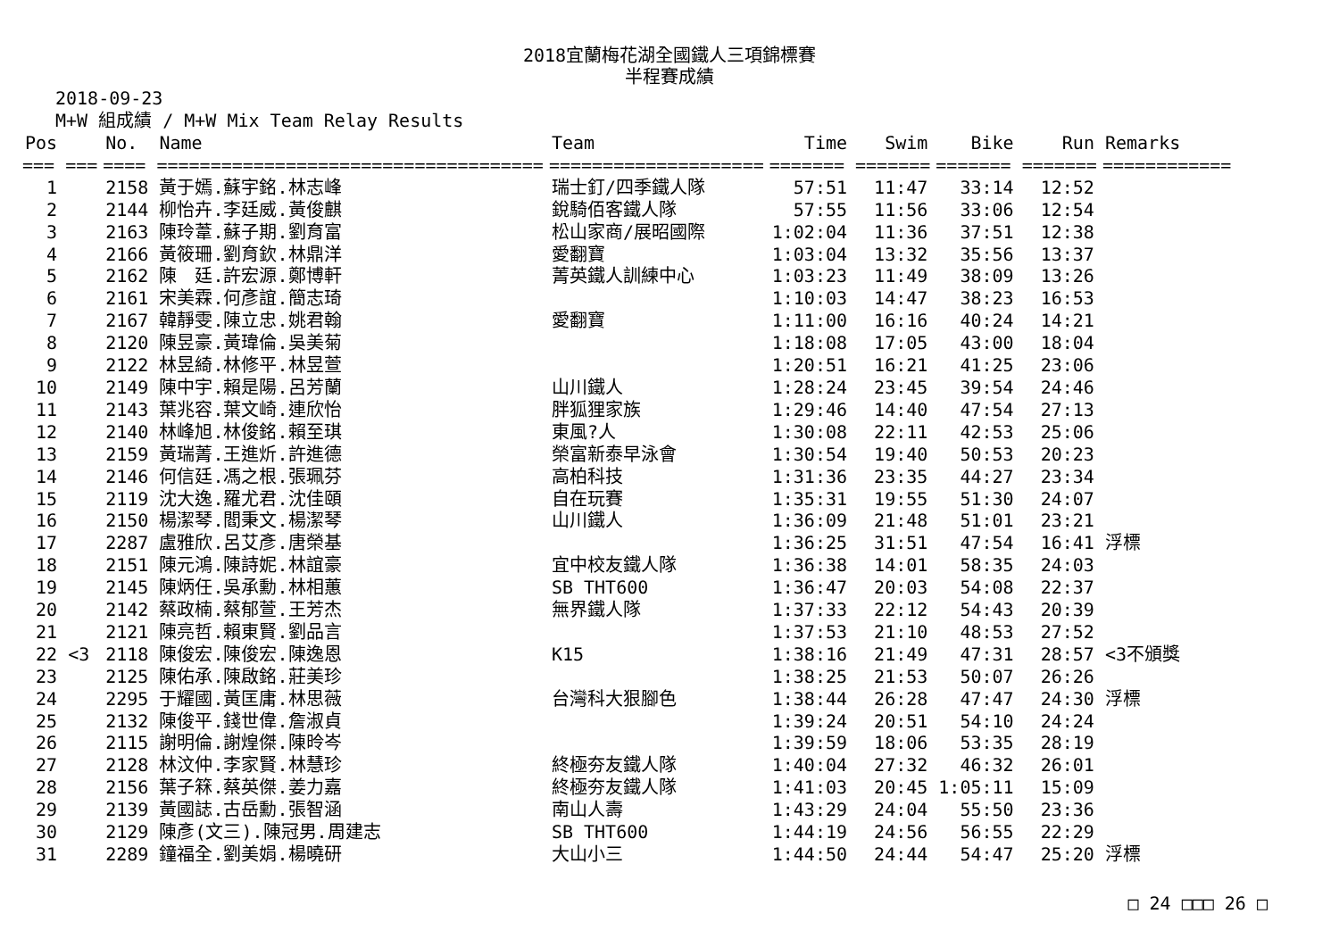2018宜蘭梅花湖全國鐵人三項錦標賽
半程賽成績
2018-09-23
M+W 組成績 / M+W Mix Team Relay Results
| Pos | | No. | Name | Team | Time | Swim | Bike | Run | Remarks |
| --- | --- | --- | --- | --- | --- | --- | --- | --- | --- |
| === | === | ==== | ==================================== | ==================== | ======= | ======= | ======= | ======= | ============ |
| 1 | | 2158 | 黃于嫣.蘇宇銘.林志峰 | 瑞士釘/四季鐵人隊 | 57:51 | 11:47 | 33:14 | 12:52 | |
| 2 | | 2144 | 柳怡卉.李廷威.黃俊麒 | 銳騎佰客鐵人隊 | 57:55 | 11:56 | 33:06 | 12:54 | |
| 3 | | 2163 | 陳玲葦.蘇子期.劉育富 | 松山家商/展昭國際 | 1:02:04 | 11:36 | 37:51 | 12:38 | |
| 4 | | 2166 | 黃筱珊.劉育欽.林鼎洋 | 愛翻寶 | 1:03:04 | 13:32 | 35:56 | 13:37 | |
| 5 | | 2162 | 陳 廷.許宏源.鄭博軒 | 菁英鐵人訓練中心 | 1:03:23 | 11:49 | 38:09 | 13:26 | |
| 6 | | 2161 | 宋美霖.何彥誼.簡志琦 | | 1:10:03 | 14:47 | 38:23 | 16:53 | |
| 7 | | 2167 | 韓靜雯.陳立忠.姚君翰 | 愛翻寶 | 1:11:00 | 16:16 | 40:24 | 14:21 | |
| 8 | | 2120 | 陳昱豪.黃瑋倫.吳美菊 | | 1:18:08 | 17:05 | 43:00 | 18:04 | |
| 9 | | 2122 | 林昱綺.林修平.林昱萱 | | 1:20:51 | 16:21 | 41:25 | 23:06 | |
| 10 | | 2149 | 陳中宇.賴是陽.呂芳蘭 | 山川鐵人 | 1:28:24 | 23:45 | 39:54 | 24:46 | |
| 11 | | 2143 | 葉兆容.葉文崎.連欣怡 | 胖狐狸家族 | 1:29:46 | 14:40 | 47:54 | 27:13 | |
| 12 | | 2140 | 林峰旭.林俊銘.賴至琪 | 東風?人 | 1:30:08 | 22:11 | 42:53 | 25:06 | |
| 13 | | 2159 | 黃瑞菁.王進炘.許進德 | 榮富新泰早泳會 | 1:30:54 | 19:40 | 50:53 | 20:23 | |
| 14 | | 2146 | 何信廷.馮之根.張珮芬 | 高柏科技 | 1:31:36 | 23:35 | 44:27 | 23:34 | |
| 15 | | 2119 | 沈大逸.羅尤君.沈佳頤 | 自在玩賽 | 1:35:31 | 19:55 | 51:30 | 24:07 | |
| 16 | | 2150 | 楊潔琴.閻秉文.楊潔琴 | 山川鐵人 | 1:36:09 | 21:48 | 51:01 | 23:21 | |
| 17 | | 2287 | 盧雅欣.呂艾彥.唐榮基 | | 1:36:25 | 31:51 | 47:54 | 16:41 | 浮標 |
| 18 | | 2151 | 陳元鴻.陳詩妮.林誼豪 | 宜中校友鐵人隊 | 1:36:38 | 14:01 | 58:35 | 24:03 | |
| 19 | | 2145 | 陳炳任.吳承勳.林相蕙 | SB THT600 | 1:36:47 | 20:03 | 54:08 | 22:37 | |
| 20 | | 2142 | 蔡政楠.蔡郁萱.王芳杰 | 無界鐵人隊 | 1:37:33 | 22:12 | 54:43 | 20:39 | |
| 21 | | 2121 | 陳亮哲.賴東賢.劉品言 | | 1:37:53 | 21:10 | 48:53 | 27:52 | |
| 22 | <3 | 2118 | 陳俊宏.陳俊宏.陳逸恩 | K15 | 1:38:16 | 21:49 | 47:31 | 28:57 | <3不頒獎 |
| 23 | | 2125 | 陳佑承.陳啟銘.莊美珍 | | 1:38:25 | 21:53 | 50:07 | 26:26 | |
| 24 | | 2295 | 于耀國.黃匡庸.林思薇 | 台灣科大狠腳色 | 1:38:44 | 26:28 | 47:47 | 24:30 | 浮標 |
| 25 | | 2132 | 陳俊平.錢世偉.詹淑貞 | | 1:39:24 | 20:51 | 54:10 | 24:24 | |
| 26 | | 2115 | 謝明倫.謝煌傑.陳昤岑 | | 1:39:59 | 18:06 | 53:35 | 28:19 | |
| 27 | | 2128 | 林汶仲.李家賢.林慧珍 | 終極夯友鐵人隊 | 1:40:04 | 27:32 | 46:32 | 26:01 | |
| 28 | | 2156 | 葉子箖.蔡英傑.姜力嘉 | 終極夯友鐵人隊 | 1:41:03 | 20:45 | 1:05:11 | 15:09 | |
| 29 | | 2139 | 黃國誌.古岳勳.張智涵 | 南山人壽 | 1:43:29 | 24:04 | 55:50 | 23:36 | |
| 30 | | 2129 | 陳彥(文三).陳冠男.周建志 | SB THT600 | 1:44:19 | 24:56 | 56:55 | 22:29 | |
| 31 | | 2289 | 鐘福全.劉美娟.楊曉研 | 大山小三 | 1:44:50 | 24:44 | 54:47 | 25:20 | 浮標 |
□ 24 □□□ 26 □